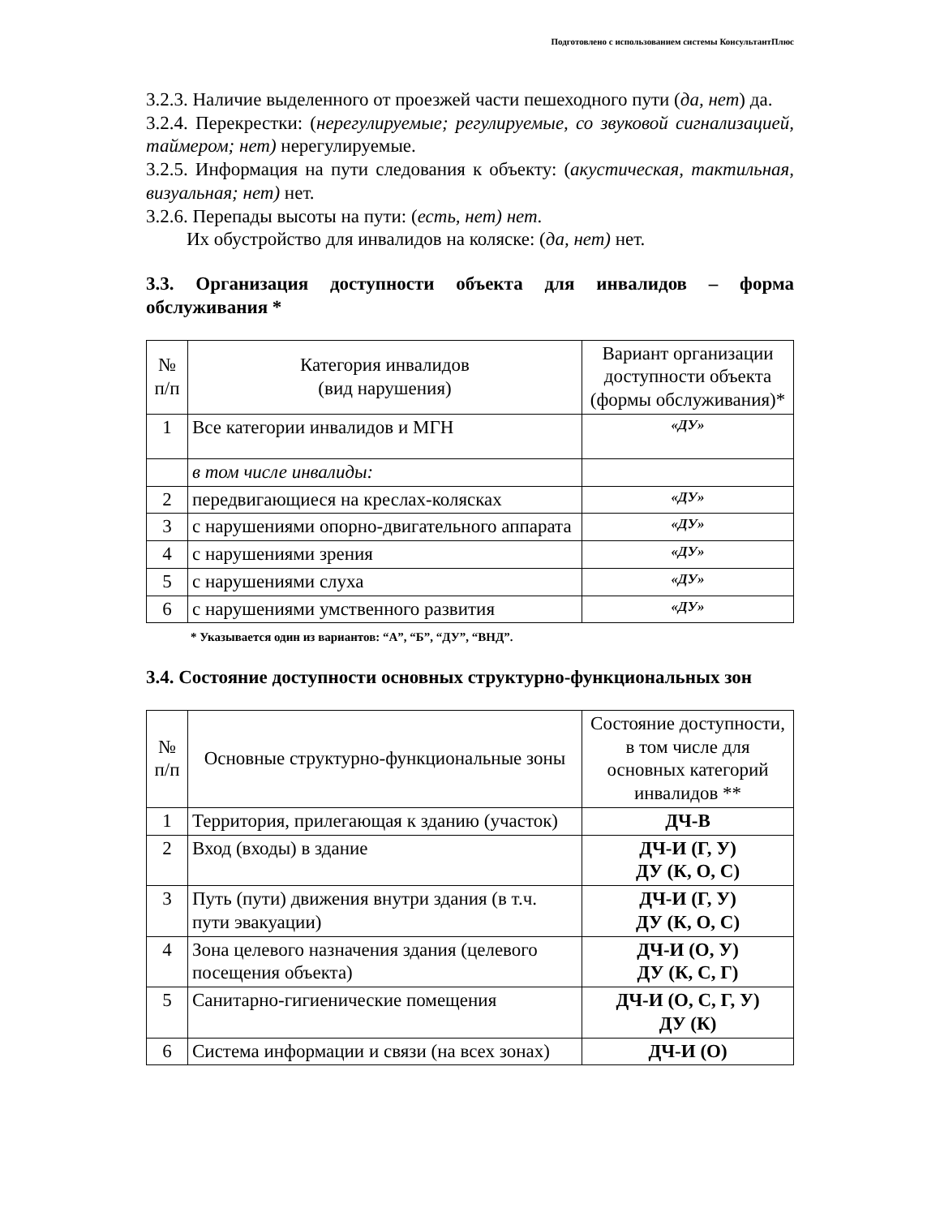Подготовлено с использованием системы КонсультантПлюс
3.2.3. Наличие выделенного от проезжей части пешеходного пути (да, нет) да.
3.2.4. Перекрестки: (нерегулируемые; регулируемые, со звуковой сигнализацией, таймером; нет) нерегулируемые.
3.2.5. Информация на пути следования к объекту: (акустическая, тактильная, визуальная; нет) нет.
3.2.6. Перепады высоты на пути: (есть, нет) нет.
Их обустройство для инвалидов на коляске: (да, нет) нет.
3.3. Организация доступности объекта для инвалидов – форма обслуживания *
| № п/п | Категория инвалидов (вид нарушения) | Вариант организации доступности объекта (формы обслуживания)* |
| --- | --- | --- |
| 1 | Все категории инвалидов и МГН | «ДУ» |
| | в том числе инвалиды: | |
| 2 | передвигающиеся на креслах-колясках | «ДУ» |
| 3 | с нарушениями опорно-двигательного аппарата | «ДУ» |
| 4 | с нарушениями зрения | «ДУ» |
| 5 | с нарушениями слуха | «ДУ» |
| 6 | с нарушениями умственного развития | «ДУ» |
* Указывается один из вариантов: “А”, “Б”, “ДУ”, “ВНД”.
3.4. Состояние доступности основных структурно-функциональных зон
| № п/п | Основные структурно-функциональные зоны | Состояние доступности, в том числе для основных категорий инвалидов ** |
| --- | --- | --- |
| 1 | Территория, прилегающая к зданию (участок) | ДЧ-В |
| 2 | Вход (входы) в здание | ДЧ-И (Г, У) ДУ (К, О, С) |
| 3 | Путь (пути) движения внутри здания (в т.ч. пути эвакуации) | ДЧ-И (Г, У) ДУ (К, О, С) |
| 4 | Зона целевого назначения здания (целевого посещения объекта) | ДЧ-И (О, У) ДУ (К, С, Г) |
| 5 | Санитарно-гигиенические помещения | ДЧ-И (О, С, Г, У) ДУ (К) |
| 6 | Система информации и связи (на всех зонах) | ДЧ-И (О) |